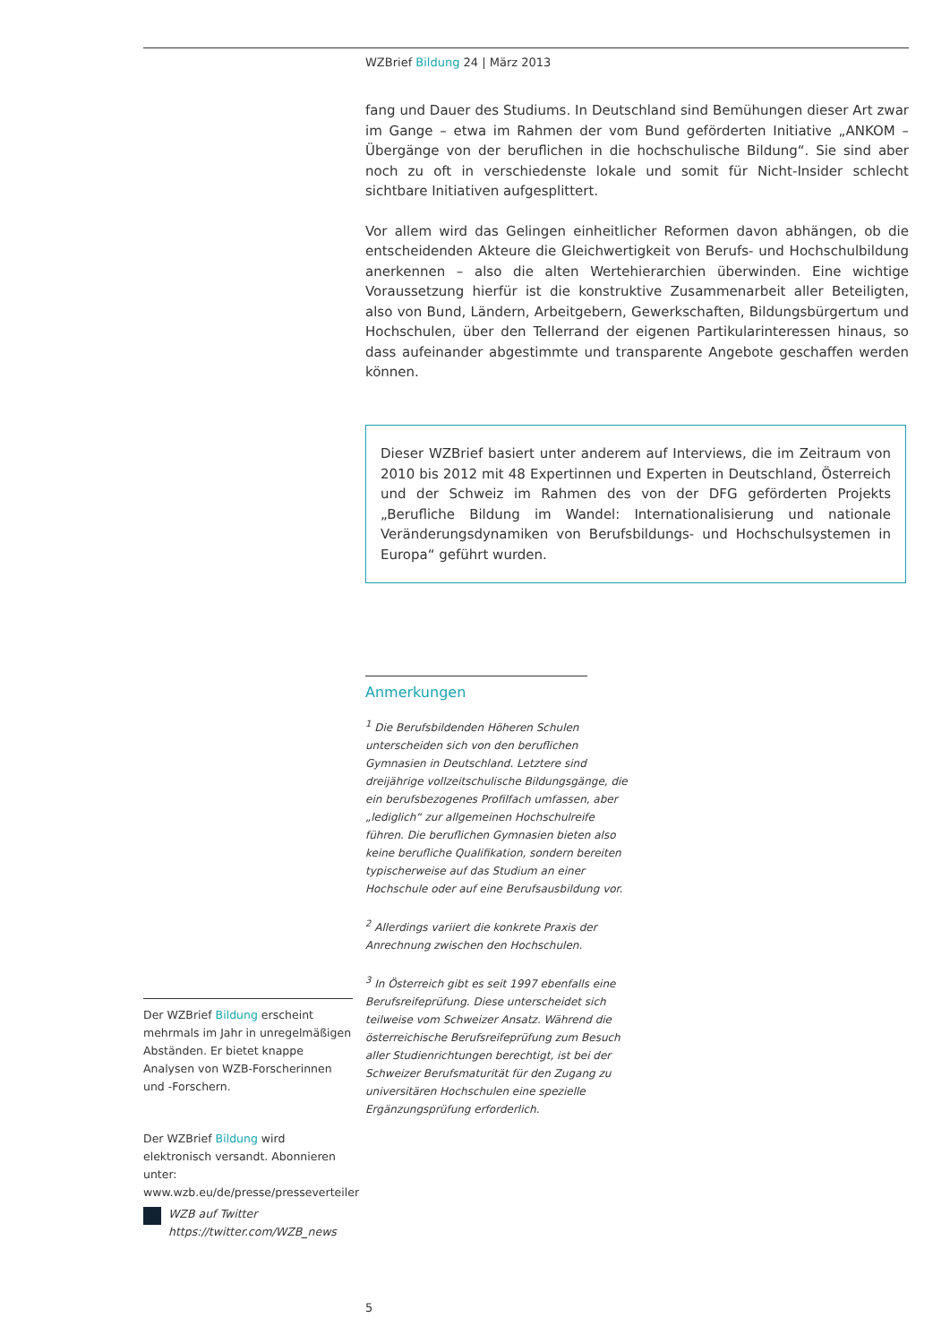WZBrief Bildung 24 | März 2013
fang und Dauer des Studiums. In Deutschland sind Bemühungen dieser Art zwar im Gange – etwa im Rahmen der vom Bund geförderten Initiative „ANKOM – Übergänge von der beruflichen in die hochschulische Bildung“. Sie sind aber noch zu oft in verschiedenste lokale und somit für Nicht-Insider schlecht sichtbare Initiativen aufgesplittert.
Vor allem wird das Gelingen einheitlicher Reformen davon abhängen, ob die entscheidenden Akteure die Gleichwertigkeit von Berufs- und Hochschulbildung anerkennen – also die alten Wertehierarchien überwinden. Eine wichtige Voraussetzung hierfür ist die konstruktive Zusammenarbeit aller Beteiligten, also von Bund, Ländern, Arbeitgebern, Gewerkschaften, Bildungsbürgertum und Hochschulen, über den Tellerrand der eigenen Partikularinteressen hinaus, so dass aufeinander abgestimmte und transparente Angebote geschaffen werden können.
Dieser WZBrief basiert unter anderem auf Interviews, die im Zeitraum von 2010 bis 2012 mit 48 Expertinnen und Experten in Deutschland, Österreich und der Schweiz im Rahmen des von der DFG geförderten Projekts „Berufliche Bildung im Wandel: Internationalisierung und nationale Veränderungsdynamiken von Berufsbildungs- und Hochschulsystemen in Europa“ geführt wurden.
Anmerkungen
<sup>1</sup> Die Berufsbildenden Höheren Schulen unterscheiden sich von den beruflichen Gymnasien in Deutschland. Letztere sind dreijährige vollzeitschulische Bildungsgänge, die ein berufsbezogenes Profilfach umfassen, aber „lediglich“ zur allgemeinen Hochschulreife führen. Die beruflichen Gymnasien bieten also keine berufliche Qualifikation, sondern bereiten typischerweise auf das Studium an einer Hochschule oder auf eine Berufsausbildung vor.
<sup>2</sup> Allerdings variiert die konkrete Praxis der Anrechnung zwischen den Hochschulen.
<sup>3</sup> In Österreich gibt es seit 1997 ebenfalls eine Berufsreifeprüfung. Diese unterscheidet sich teilweise vom Schweizer Ansatz. Während die österreichische Berufsreifeprüfung zum Besuch aller Studienrichtungen berechtigt, ist bei der Schweizer Berufsmaturität für den Zugang zu universitären Hochschulen eine spezielle Ergänzungsprüfung erforderlich.
Der WZBrief Bildung erscheint mehrmals im Jahr in unregelmäßigen Abständen. Er bietet knappe Analysen von WZB-Forscherinnen und -Forschern.
Der WZBrief Bildung wird elektronisch versandt. Abonnieren unter: www.wzb.eu/de/presse/presseverteiler
WZB auf Twitter
https://twitter.com/WZB_news
5